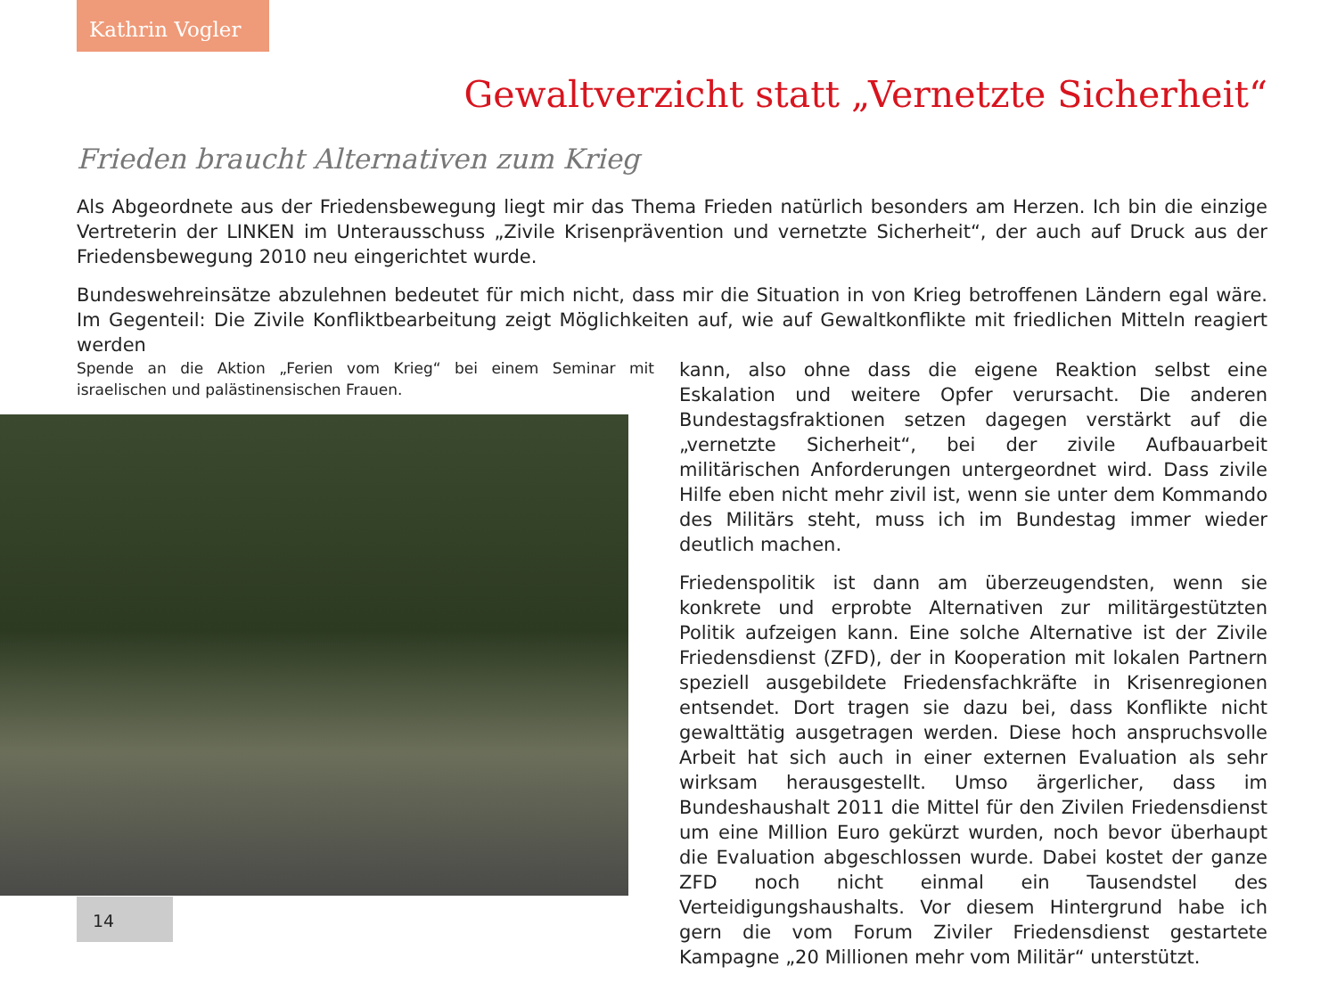Kathrin Vogler
Gewaltverzicht statt „Vernetzte Sicherheit“
Frieden braucht Alternativen zum Krieg
Als Abgeordnete aus der Friedensbewegung liegt mir das Thema Frieden natürlich besonders am Herzen. Ich bin die einzige Vertreterin der LINKEN im Unterausschuss „Zivile Krisenprävention und vernetzte Sicherheit“, der auch auf Druck aus der Friedensbewegung 2010 neu eingerichtet wurde.
Bundeswehreinsätze abzulehnen bedeutet für mich nicht, dass mir die Situation in von Krieg betroffenen Ländern egal wäre. Im Gegenteil: Die Zivile Konfliktbearbeitung zeigt Möglichkeiten auf, wie auf Gewaltkonflikte mit friedlichen Mitteln reagiert werden
Spende an die Aktion „Ferien vom Krieg“ bei einem Seminar mit israelischen und palästinensischen Frauen.
kann, also ohne dass die eigene Reaktion selbst eine Eskalation und weitere Opfer verursacht. Die anderen Bundestagsfraktionen setzen dagegen verstärkt auf die „vernetzte Sicherheit“, bei der zivile Aufbauarbeit militärischen Anforderungen untergeordnet wird. Dass zivile Hilfe eben nicht mehr zivil ist, wenn sie unter dem Kommando des Militärs steht, muss ich im Bundestag immer wieder deutlich machen.
Friedenspolitik ist dann am überzeugendsten, wenn sie konkrete und erprobte Alternativen zur militärgestützten Politik aufzeigen kann. Eine solche Alternative ist der Zivile Friedensdienst (ZFD), der in Kooperation mit lokalen Partnern speziell ausgebildete Friedensfachkräfte in Krisenregionen entsendet. Dort tragen sie dazu bei, dass Konflikte nicht gewalttätig ausgetragen werden. Diese hoch anspruchsvolle Arbeit hat sich auch in einer externen Evaluation als sehr wirksam herausgestellt. Umso ärgerlicher, dass im Bundeshaushalt 2011 die Mittel für den Zivilen Friedensdienst um eine Million Euro gekürzt wurden, noch bevor überhaupt die Evaluation abgeschlossen wurde. Dabei kostet der ganze ZFD noch nicht einmal ein Tausendstel des Verteidigungshaushalts. Vor diesem Hintergrund habe ich gern die vom Forum Ziviler Friedensdienst gestartete Kampagne „20 Millionen mehr vom Militär“ unterstützt.
14